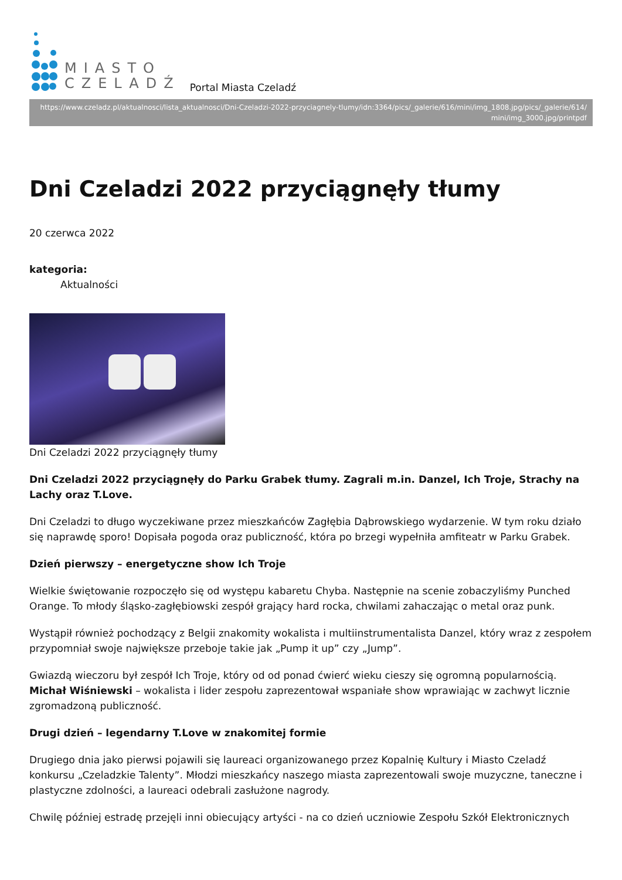MIASTO
CZELADŹ
Portal Miasta Czeladź
https://www.czeladz.pl/aktualnosci/lista_aktualnosci/Dni-Czeladzi-2022-przyciagnely-tlumy/idn:3364/pics/_galerie/616/mini/img_1808.jpg/pics/_galerie/614/ mini/img_3000.jpg/printpdf
Dni Czeladzi 2022 przyciągnęły tłumy
20 czerwca 2022
kategoria:
Aktualności
Dni Czeladzi 2022 przyciągnęły tłumy
Dni Czeladzi 2022 przyciągnęły do Parku Grabek tłumy. Zagrali m.in. Danzel, Ich Troje, Strachy na Lachy oraz T.Love.
Dni Czeladzi to długo wyczekiwane przez mieszkańców Zagłębia Dąbrowskiego wydarzenie. W tym roku działo się naprawdę sporo! Dopisała pogoda oraz publiczność, która po brzegi wypełniła amfiteatr w Parku Grabek.
Dzień pierwszy – energetyczne show Ich Troje
Wielkie świętowanie rozpoczęło się od występu kabaretu Chyba. Następnie na scenie zobaczyliśmy Punched Orange. To młody śląsko-zagłębiowski zespół grający hard rocka, chwilami zahaczając o metal oraz punk.
Wystąpił również pochodzący z Belgii znakomity wokalista i multiinstrumentalista Danzel, który wraz z zespołem przypomniał swoje największe przeboje takie jak „Pump it up” czy „Jump”.
Gwiazdą wieczoru był zespół Ich Troje, który od od ponad ćwierć wieku cieszy się ogromną popularnością. Michał Wiśniewski – wokalista i lider zespołu zaprezentował wspaniałe show wprawiając w zachwyt licznie zgromadzoną publiczność.
Drugi dzień – legendarny T.Love w znakomitej formie
Drugiego dnia jako pierwsi pojawili się laureaci organizowanego przez Kopalnię Kultury i Miasto Czeladź konkursu „Czeladzkie Talenty”. Młodzi mieszkańcy naszego miasta zaprezentowali swoje muzyczne, taneczne i plastyczne zdolności, a laureaci odebrali zasłużone nagrody.
Chwilę później estradę przejęli inni obiecujący artyści - na co dzień uczniowie Zespołu Szkół Elektronicznych